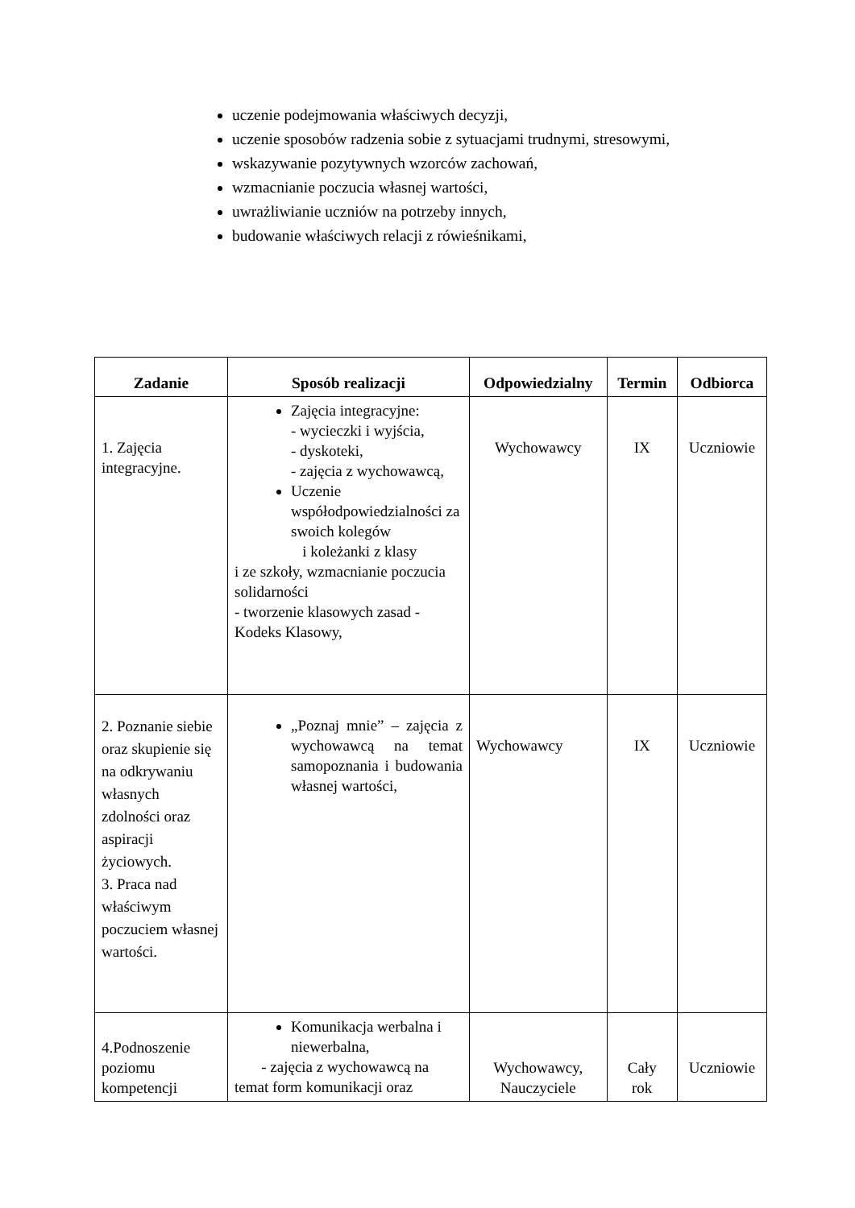uczenie podejmowania właściwych decyzji,
uczenie sposobów radzenia sobie z sytuacjami trudnymi, stresowymi,
wskazywanie pozytywnych wzorców zachowań,
wzmacnianie poczucia własnej wartości,
uwrażliwianie uczniów na potrzeby innych,
budowanie właściwych relacji z rówieśnikami,
| Zadanie | Sposób realizacji | Odpowiedzialny | Termin | Odbiorca |
| --- | --- | --- | --- | --- |
| 1. Zajęcia integracyjne. | Zajęcia integracyjne: - wycieczki i wyjścia, - dyskoteki, - zajęcia z wychowawcą, Uczenie współodpowiedzialności za swoich kolegów i koleżanki z klasy i ze szkoły, wzmacnianie poczucia solidarności - tworzenie klasowych zasad - Kodeks Klasowy, | Wychowawcy | IX | Uczniowie |
| 2. Poznanie siebie oraz skupienie się na odkrywaniu własnych zdolności oraz aspiracji życiowych. 3. Praca nad właściwym poczuciem własnej wartości. | „Poznaj mnie” – zajęcia z wychowawcą na temat samopoznania i budowania własnej wartości, | Wychowawcy | IX | Uczniowie |
| 4.Podnoszenie poziomu kompetencji | Komunikacja werbalna i niewerbalna, - zajęcia z wychowawcą na temat form komunikacji oraz | Wychowawcy, Nauczyciele | Cały rok | Uczniowie |